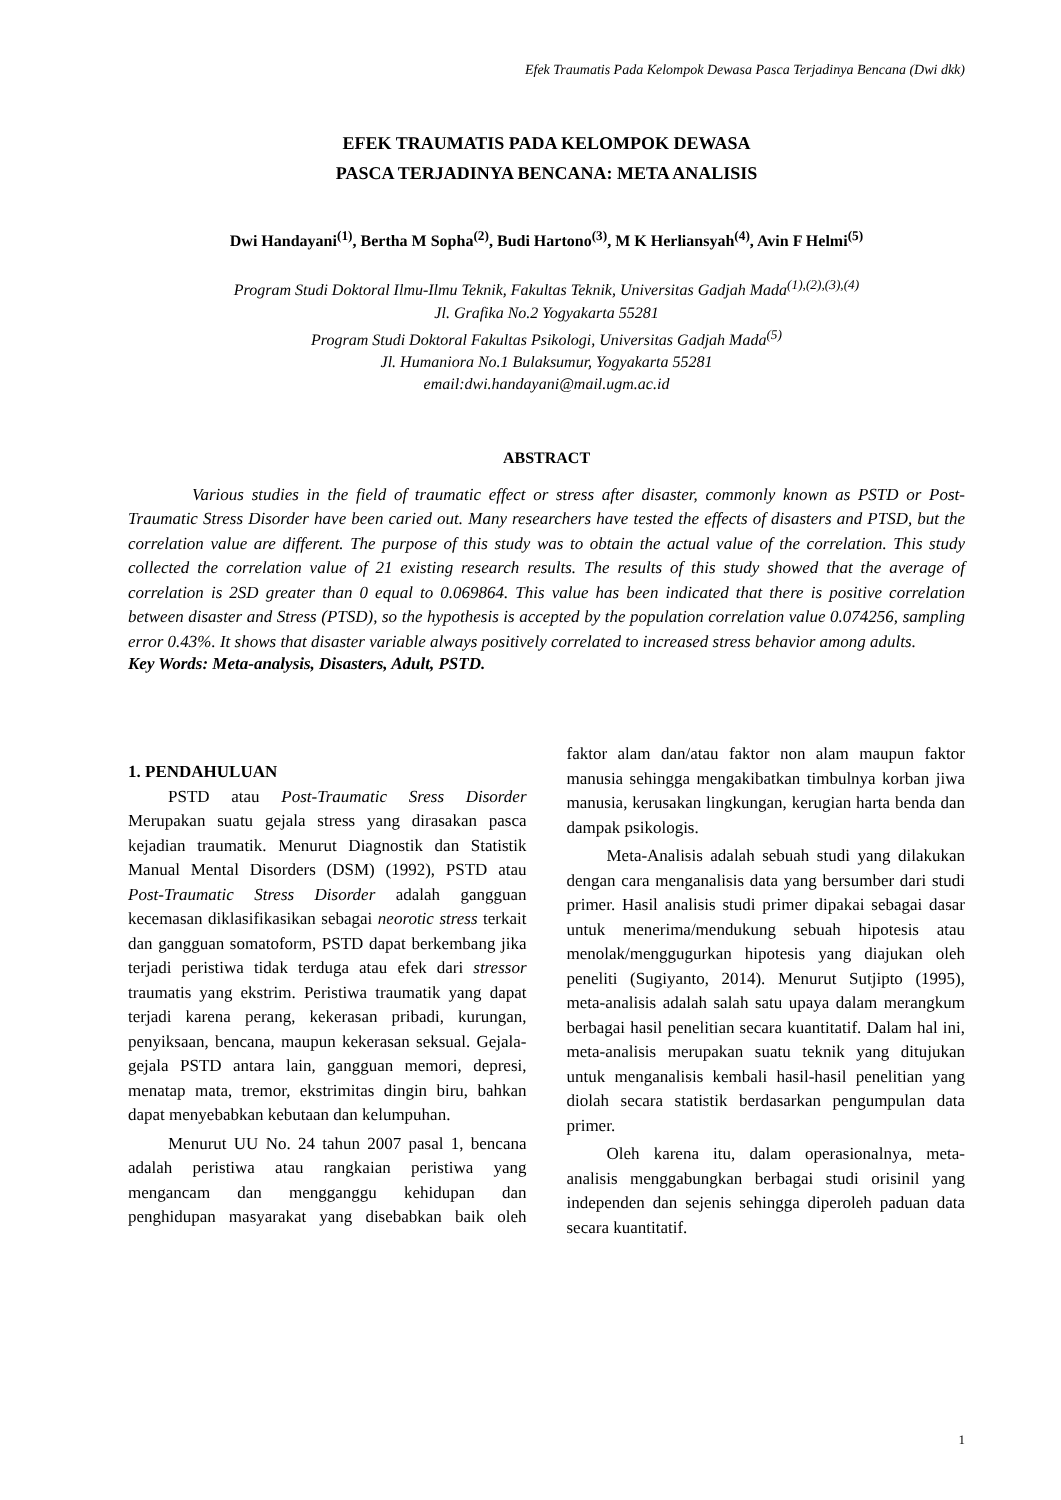Efek Traumatis Pada Kelompok Dewasa Pasca Terjadinya Bencana (Dwi dkk)
EFEK TRAUMATIS PADA KELOMPOK DEWASA
PASCA TERJADINYA BENCANA: META ANALISIS
Dwi Handayani<sup>(1)</sup>, Bertha M Sopha<sup>(2)</sup>, Budi Hartono<sup>(3)</sup>, M K Herliansyah<sup>(4)</sup>, Avin F Helmi<sup>(5)</sup>
Program Studi Doktoral Ilmu-Ilmu Teknik, Fakultas Teknik, Universitas Gadjah Mada<sup>(1),(2),(3),(4)</sup>
Jl. Grafika No.2 Yogyakarta 55281
Program Studi Doktoral Fakultas Psikologi, Universitas Gadjah Mada<sup>(5)</sup>
Jl. Humaniora No.1 Bulaksumur, Yogyakarta 55281
email:dwi.handayani@mail.ugm.ac.id
ABSTRACT
Various studies in the field of traumatic effect or stress after disaster, commonly known as PSTD or Post-Traumatic Stress Disorder have been caried out. Many researchers have tested the effects of disasters and PTSD, but the correlation value are different. The purpose of this study was to obtain the actual value of the correlation. This study collected the correlation value of 21 existing research results. The results of this study showed that the average of correlation is 2SD greater than 0 equal to 0.069864. This value has been indicated that there is positive correlation between disaster and Stress (PTSD), so the hypothesis is accepted by the population correlation value 0.074256, sampling error 0.43%. It shows that disaster variable always positively correlated to increased stress behavior among adults.
Key Words: Meta-analysis, Disasters, Adult, PSTD.
1. PENDAHULUAN
PSTD atau Post-Traumatic Sress Disorder Merupakan suatu gejala stress yang dirasakan pasca kejadian traumatik. Menurut Diagnostik dan Statistik Manual Mental Disorders (DSM) (1992), PSTD atau Post-Traumatic Stress Disorder adalah gangguan kecemasan diklasifikasikan sebagai neorotic stress terkait dan gangguan somatoform, PSTD dapat berkembang jika terjadi peristiwa tidak terduga atau efek dari stressor traumatis yang ekstrim. Peristiwa traumatik yang dapat terjadi karena perang, kekerasan pribadi, kurungan, penyiksaan, bencana, maupun kekerasan seksual. Gejala-gejala PSTD antara lain, gangguan memori, depresi, menatap mata, tremor, ekstrimitas dingin biru, bahkan dapat menyebabkan kebutaan dan kelumpuhan.
Menurut UU No. 24 tahun 2007 pasal 1, bencana adalah peristiwa atau rangkaian peristiwa yang mengancam dan mengganggu kehidupan dan penghidupan masyarakat yang disebabkan baik oleh faktor alam dan/atau faktor non alam maupun faktor manusia sehingga mengakibatkan timbulnya korban jiwa manusia, kerusakan lingkungan, kerugian harta benda dan dampak psikologis.
Meta-Analisis adalah sebuah studi yang dilakukan dengan cara menganalisis data yang bersumber dari studi primer. Hasil analisis studi primer dipakai sebagai dasar untuk menerima/mendukung sebuah hipotesis atau menolak/menggugurkan hipotesis yang diajukan oleh peneliti (Sugiyanto, 2014). Menurut Sutjipto (1995), meta-analisis adalah salah satu upaya dalam merangkum berbagai hasil penelitian secara kuantitatif. Dalam hal ini, meta-analisis merupakan suatu teknik yang ditujukan untuk menganalisis kembali hasil-hasil penelitian yang diolah secara statistik berdasarkan pengumpulan data primer.
Oleh karena itu, dalam operasionalnya, meta-analisis menggabungkan berbagai studi orisinil yang independen dan sejenis sehingga diperoleh paduan data secara kuantitatif.
1